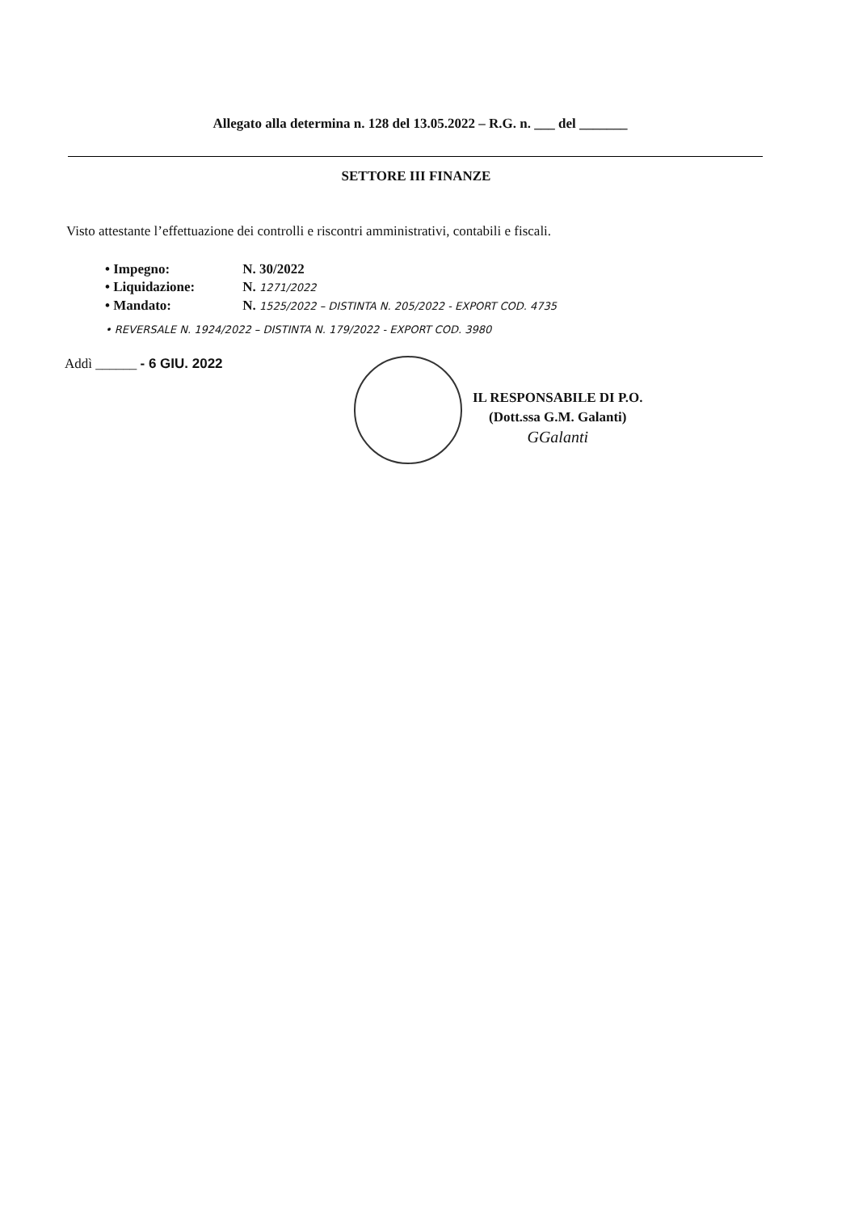Allegato alla determina n. 128 del 13.05.2022 – R.G. n. ___ del _______
SETTORE III FINANZE
Visto attestante l’effettuazione dei controlli e riscontri amministrativi, contabili e fiscali.
• Impegno: N. 30/2022
• Liquidazione: N. 1271/2022
• Mandato: N. 1525/2022 – DISTINTA N. 205/2022 - EXPORT COD. 4735
• REVERSALE N. 1924/2022 – DISTINTA N. 179/2022 - EXPORT COD. 3980
Addì ______ - 6 GIU. 2022
IL RESPONSABILE DI P.O.
(Dott.ssa G.M. Galanti)
GGalanti